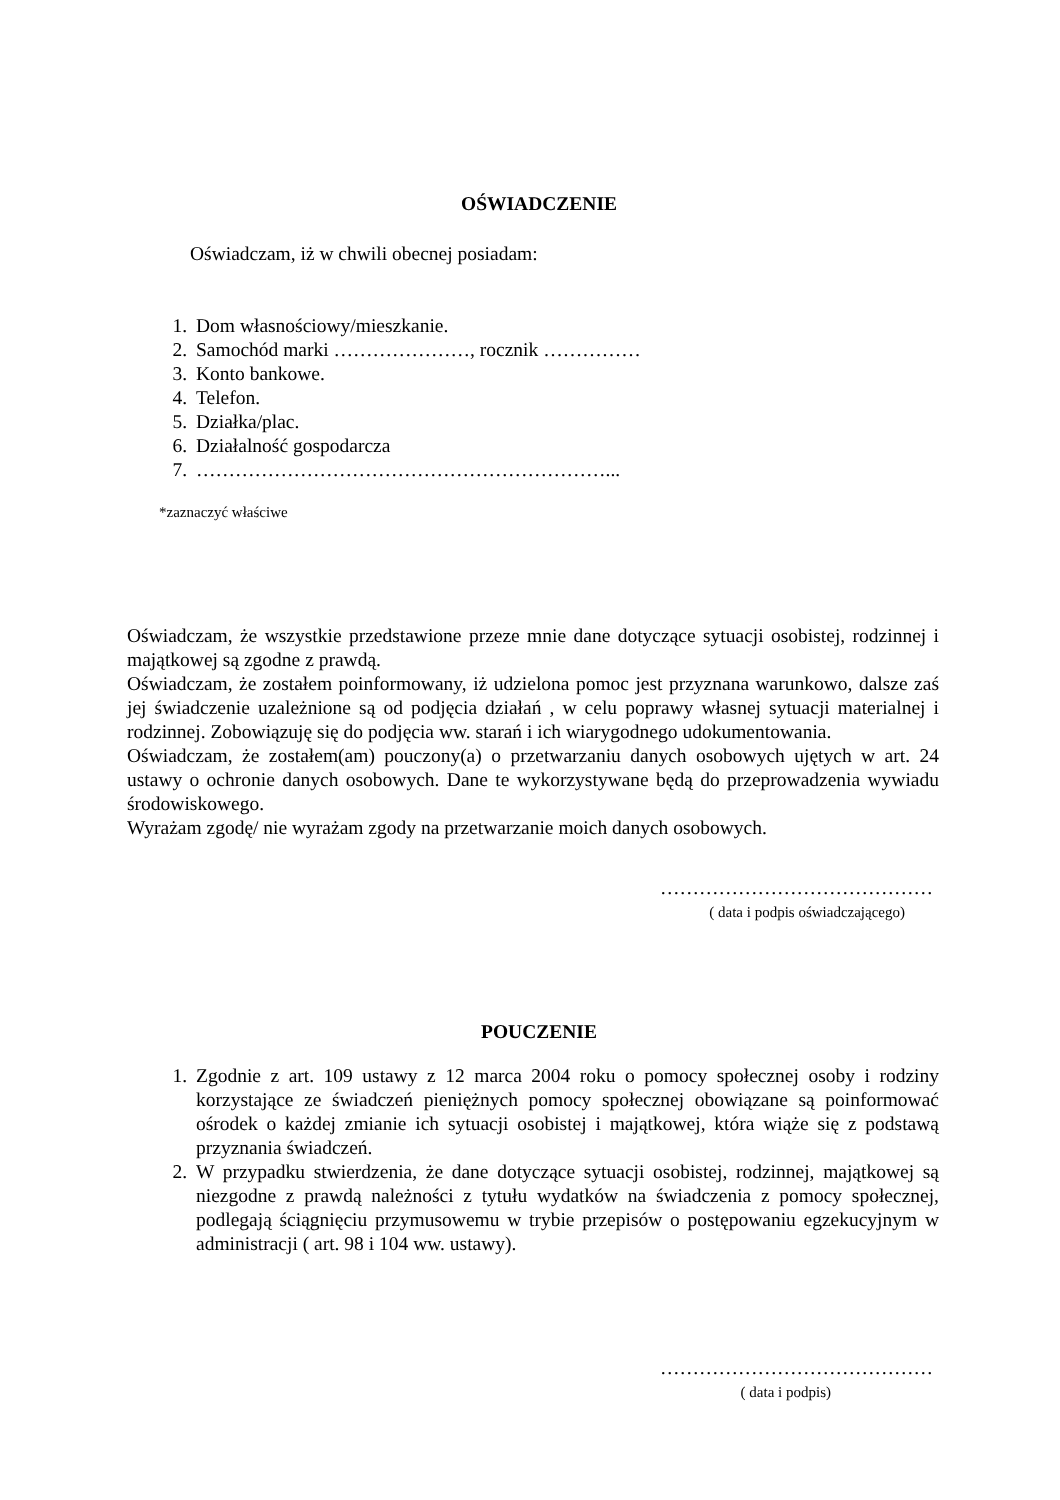OŚWIADCZENIE
Oświadczam, iż w chwili obecnej posiadam:
1. Dom własnościowy/mieszkanie.
2. Samochód marki …………………, rocznik ……………
3. Konto bankowe.
4. Telefon.
5. Działka/plac.
6. Działalność gospodarcza
7. ………………………………………………………...
*zaznaczyć właściwe
Oświadczam, że wszystkie przedstawione przeze mnie dane dotyczące sytuacji osobistej, rodzinnej i majątkowej są zgodne z prawdą.
Oświadczam, że zostałem poinformowany, iż udzielona pomoc jest przyznana warunkowo, dalsze zaś jej świadczenie uzależnione są od podjęcia działań , w celu poprawy własnej sytuacji materialnej i rodzinnej. Zobowiązuję się do podjęcia ww. starań i ich wiarygodnego udokumentowania.
Oświadczam, że zostałem(am) pouczony(a) o przetwarzaniu danych osobowych ujętych w art. 24 ustawy o ochronie danych osobowych. Dane te wykorzystywane będą do przeprowadzenia wywiadu środowiskowego.
Wyrażam zgodę/ nie wyrażam zgody na przetwarzanie moich danych osobowych.
……………………………………
( data i podpis oświadczającego)
POUCZENIE
1. Zgodnie z art. 109 ustawy z 12 marca 2004 roku o pomocy społecznej osoby i rodziny korzystające ze świadczeń pieniężnych pomocy społecznej obowiązane są poinformować ośrodek o każdej zmianie ich sytuacji osobistej i majątkowej, która wiąże się z podstawą przyznania świadczeń.
2. W przypadku stwierdzenia, że dane dotyczące sytuacji osobistej, rodzinnej, majątkowej są niezgodne z prawdą należności z tytułu wydatków na świadczenia z pomocy społecznej, podlegają ściągnięciu przymusowemu w trybie przepisów o postępowaniu egzekucyjnym w administracji ( art. 98 i 104 ww. ustawy).
……………………………………
( data i podpis)